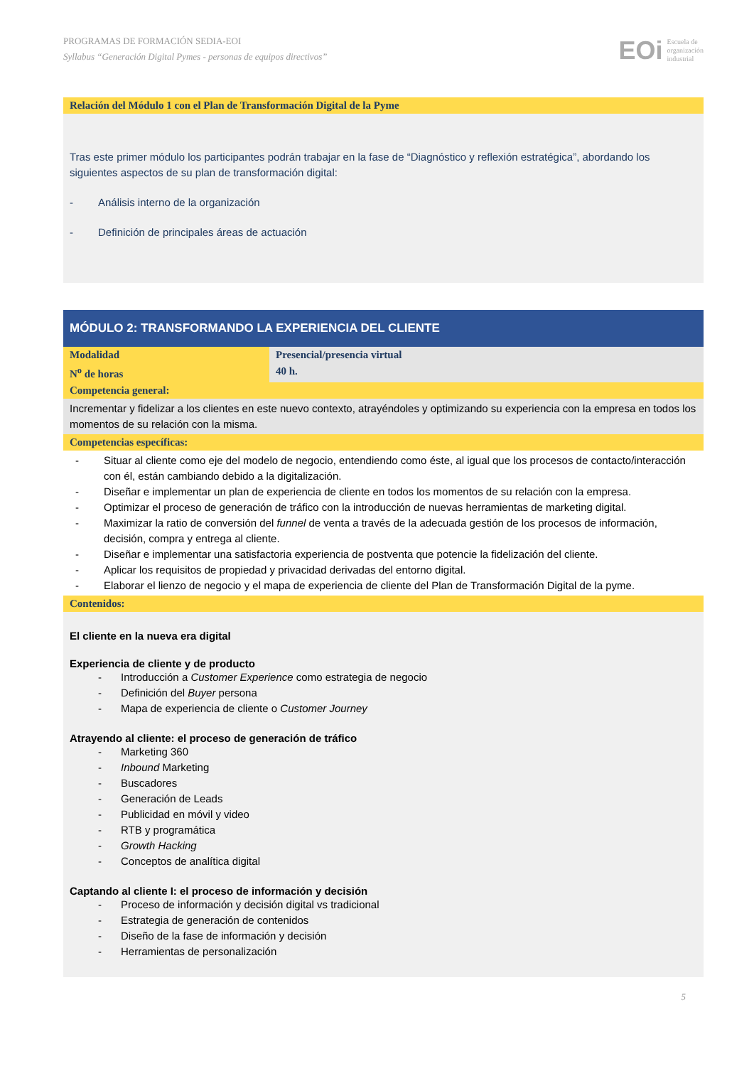PROGRAMAS DE FORMACIÓN SEDIA-EOI
Syllabus “Generación Digital Pymes - personas de equipos directivos”
EOi Escuela de
organización
industrial
| Relación del Módulo 1 con el Plan de Transformación Digital de la Pyme |
| Tras este primer módulo los participantes podrán trabajar en la fase de “Diagnóstico y reflexión estratégica”, abordando los siguientes aspectos de su plan de transformación digital: - Análisis interno de la organización - Definición de principales áreas de actuación |
| MÓDULO 2: TRANSFORMANDO LA EXPERIENCIA DEL CLIENTE | |
| Modalidad | Presencial/presencia virtual |
| N<sup>o</sup> de horas | 40 h. |
| Competencia general: | |
| Incrementar y fidelizar a los clientes en este nuevo contexto, atrayéndoles y optimizando su experiencia con la empresa en todos los momentos de su relación con la misma. | |
| Competencias específicas: | |
| - Situar al cliente como eje del modelo de negocio, entendiendo como éste, al igual que los procesos de contacto/interacción con él, están cambiando debido a la digitalización. - Diseñar e implementar un plan de experiencia de cliente en todos los momentos de su relación con la empresa. - Optimizar el proceso de generación de tráfico con la introducción de nuevas herramientas de marketing digital. - Maximizar la ratio de conversión del funnel de venta a través de la adecuada gestión de los procesos de información, decisión, compra y entrega al cliente. - Diseñar e implementar una satisfactoria experiencia de postventa que potencie la fidelización del cliente. - Aplicar los requisitos de propiedad y privacidad derivadas del entorno digital. - Elaborar el lienzo de negocio y el mapa de experiencia de cliente del Plan de Transformación Digital de la pyme. | |
| Contenidos: | |
| El cliente en la nueva era digital Experiencia de cliente y de producto - Introducción a Customer Experience como estrategia de negocio - Definición del Buyer persona - Mapa de experiencia de cliente o Customer Journey Atrayendo al cliente: el proceso de generación de tráfico - Marketing 360 - Inbound Marketing - Buscadores - Generación de Leads - Publicidad en móvil y video - RTB y programática - Growth Hacking - Conceptos de analítica digital Captando al cliente I: el proceso de información y decisión - Proceso de información y decisión digital vs tradicional - Estrategia de generación de contenidos - Diseño de la fase de información y decisión - Herramientas de personalización | |
5